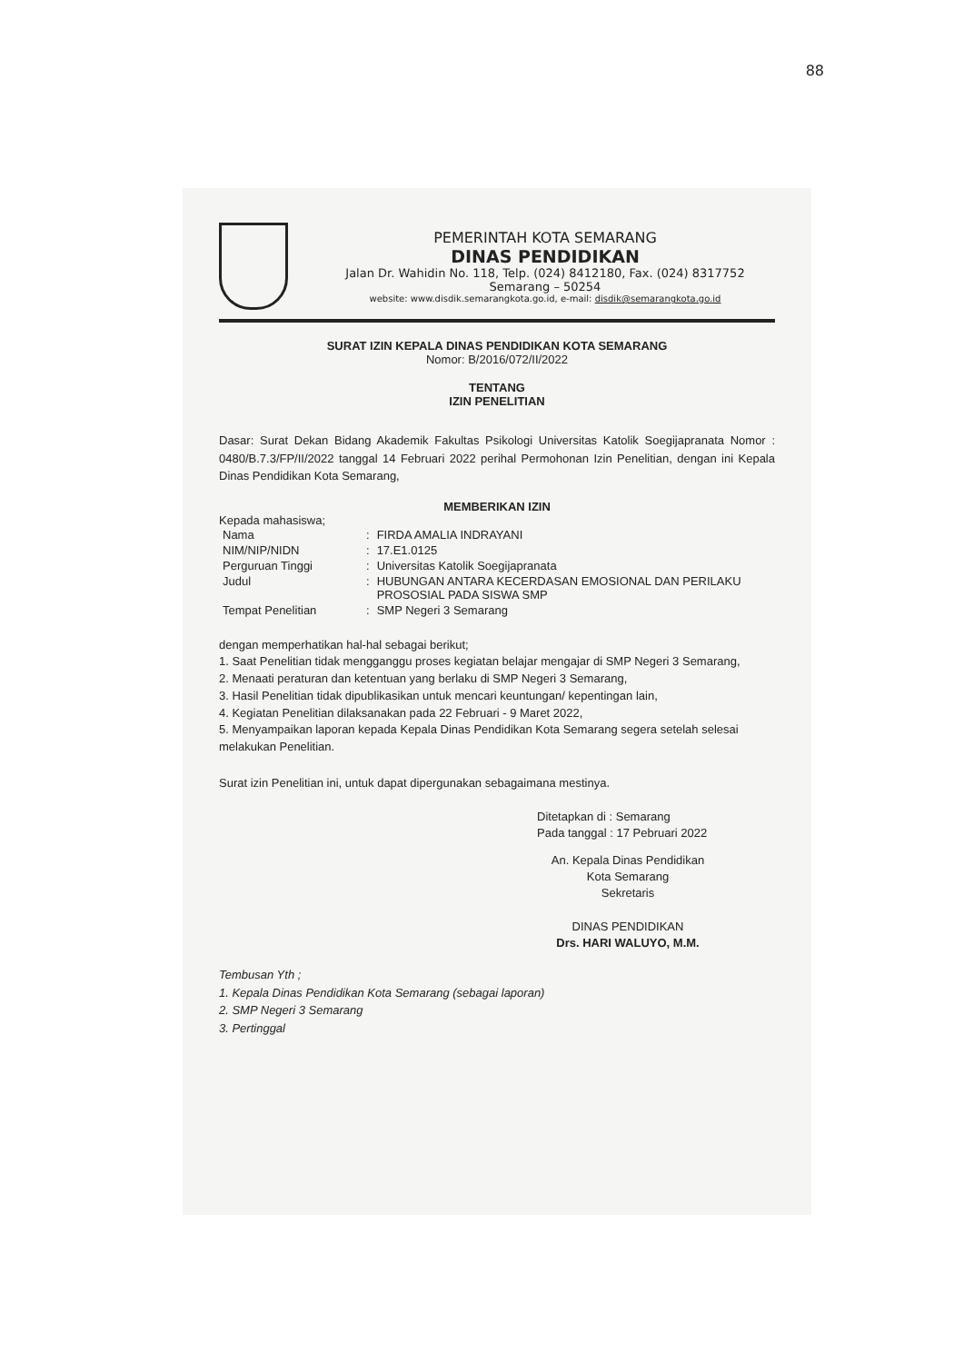88
PEMERINTAH KOTA SEMARANG
DINAS PENDIDIKAN
Jalan Dr. Wahidin No. 118, Telp. (024) 8412180, Fax. (024) 8317752
Semarang – 50254
website: www.disdik.semarangkota.go.id, e-mail: disdik@semarangkota.go.id
SURAT IZIN KEPALA DINAS PENDIDIKAN KOTA SEMARANG
Nomor: B/2016/072/II/2022
TENTANG
IZIN PENELITIAN
Dasar: Surat Dekan Bidang Akademik Fakultas Psikologi Universitas Katolik Soegijapranata Nomor : 0480/B.7.3/FP/II/2022 tanggal 14 Februari 2022 perihal Permohonan Izin Penelitian, dengan ini Kepala Dinas Pendidikan Kota Semarang,
MEMBERIKAN IZIN
Kepada mahasiswa;
| Nama | : | FIRDA AMALIA INDRAYANI |
| NIM/NIP/NIDN | : | 17.E1.0125 |
| Perguruan Tinggi | : | Universitas Katolik Soegijapranata |
| Judul | : | HUBUNGAN ANTARA KECERDASAN EMOSIONAL DAN PERILAKU PROSOSIAL PADA SISWA SMP |
| Tempat Penelitian | : | SMP Negeri 3 Semarang |
dengan memperhatikan hal-hal sebagai berikut;
1. Saat Penelitian tidak mengganggu proses kegiatan belajar mengajar di SMP Negeri 3 Semarang,
2. Menaati peraturan dan ketentuan yang berlaku di SMP Negeri 3 Semarang,
3. Hasil Penelitian tidak dipublikasikan untuk mencari keuntungan/ kepentingan lain,
4. Kegiatan Penelitian dilaksanakan pada 22 Februari - 9 Maret 2022,
5. Menyampaikan laporan kepada Kepala Dinas Pendidikan Kota Semarang segera setelah selesai melakukan Penelitian.
Surat izin Penelitian ini, untuk dapat dipergunakan sebagaimana mestinya.
Ditetapkan di : Semarang
Pada tanggal : 17 Pebruari 2022
An. Kepala Dinas Pendidikan
Kota Semarang
Sekretaris
DINAS PENDIDIKAN
Drs. HARI WALUYO, M.M.
Tembusan Yth ;
1. Kepala Dinas Pendidikan Kota Semarang (sebagai laporan)
2. SMP Negeri 3 Semarang
3. Pertinggal